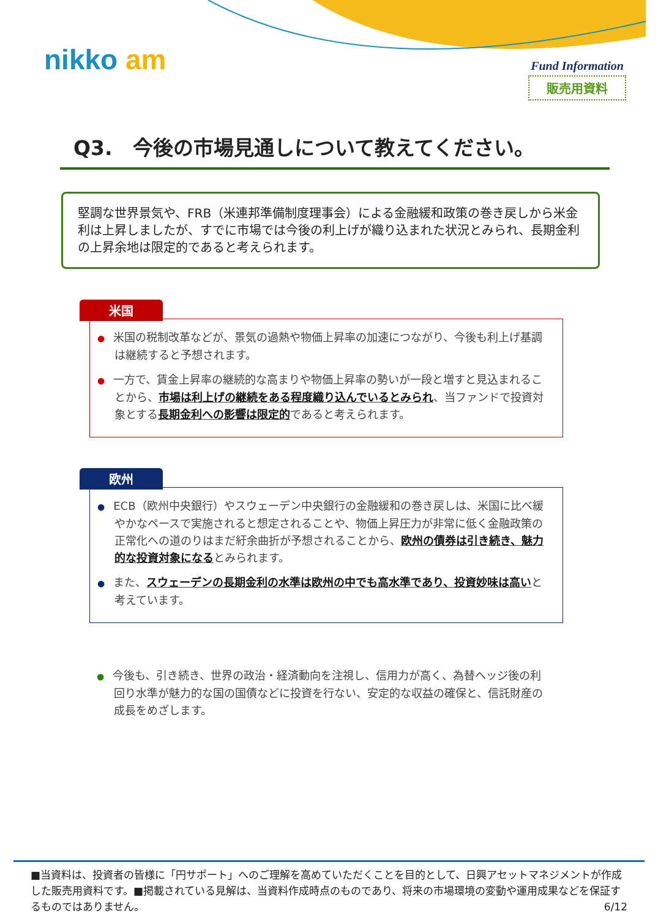nikko am
Fund Information
販売用資料
Q3.　今後の市場見通しについて教えてください。
堅調な世界景気や、FRB（米連邦準備制度理事会）による金融緩和政策の巻き戻しから米金利は上昇しましたが、すでに市場では今後の利上げが織り込まれた状況とみられ、長期金利の上昇余地は限定的であると考えられます。
米国
● 米国の税制改革などが、景気の過熱や物価上昇率の加速につながり、今後も利上げ基調は継続すると予想されます。
● 一方で、賃金上昇率の継続的な高まりや物価上昇率の勢いが一段と増すと見込まれることから、市場は利上げの継続をある程度織り込んでいるとみられ、当ファンドで投資対象とする長期金利への影響は限定的であると考えられます。
欧州
● ECB（欧州中央銀行）やスウェーデン中央銀行の金融緩和の巻き戻しは、米国に比べ緩やかなペースで実施されると想定されることや、物価上昇圧力が非常に低く金融政策の正常化への道のりはまだ紆余曲折が予想されることから、欧州の債券は引き続き、魅力的な投資対象になるとみられます。
● また、スウェーデンの長期金利の水準は欧州の中でも高水準であり、投資妙味は高いと考えています。
● 今後も、引き続き、世界の政治・経済動向を注視し、信用力が高く、為替ヘッジ後の利回り水準が魅力的な国の国債などに投資を行ない、安定的な収益の確保と、信託財産の成長をめざします。
■当資料は、投資者の皆様に「円サポート」へのご理解を高めていただくことを目的として、日興アセットマネジメントが作成した販売用資料です。■掲載されている見解は、当資料作成時点のものであり、将来の市場環境の変動や運用成果などを保証するものではありません。 6/12